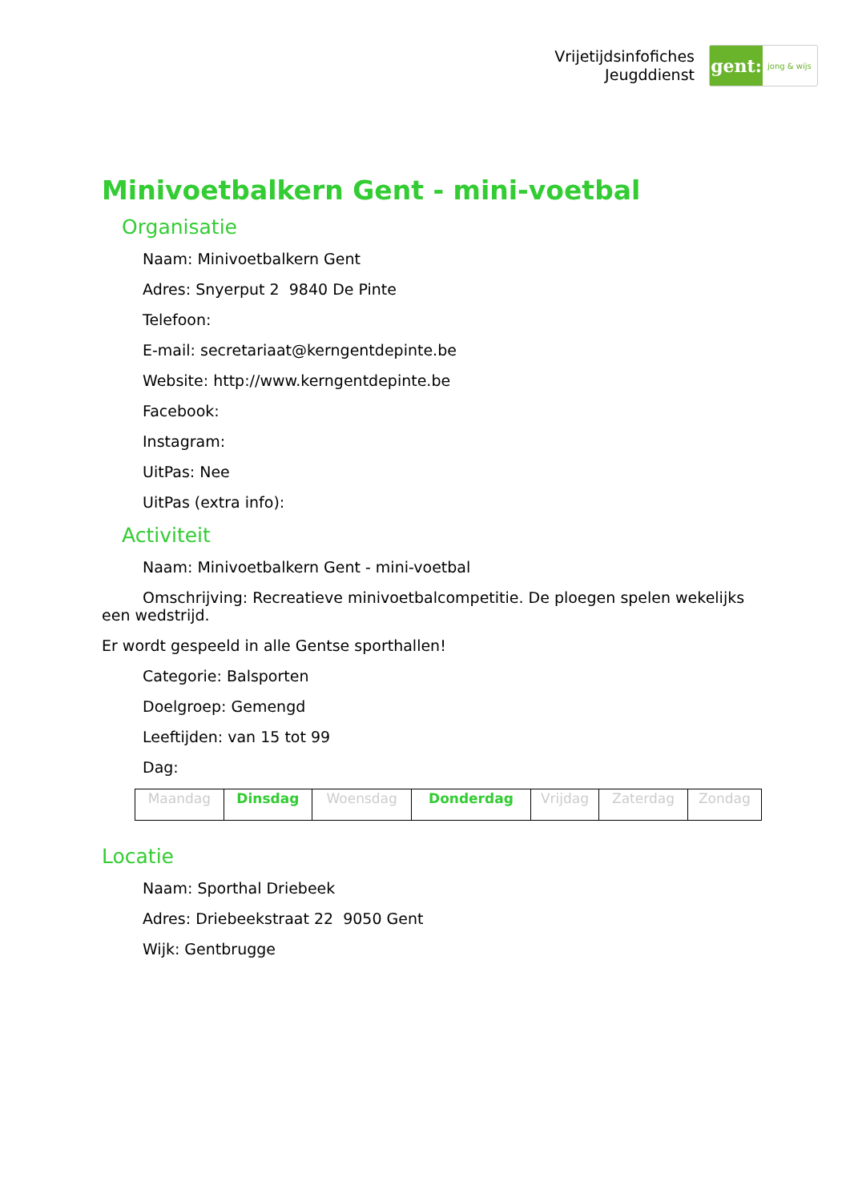Vrijetijdsinfofiches
Jeugddienst
gent:
jong & wijs
Minivoetbalkern Gent - mini-voetbal
Organisatie
Naam: Minivoetbalkern Gent
Adres: Snyerput 2 9840 De Pinte
Telefoon:
E-mail: secretariaat@kerngentdepinte.be
Website: http://www.kerngentdepinte.be
Facebook:
Instagram:
UitPas: Nee
UitPas (extra info):
Activiteit
Naam: Minivoetbalkern Gent - mini-voetbal
Omschrijving: Recreatieve minivoetbalcompetitie. De ploegen spelen wekelijks een wedstrijd.
Er wordt gespeeld in alle Gentse sporthallen!
Categorie: Balsporten
Doelgroep: Gemengd
Leeftijden: van 15 tot 99
Dag:
| Maandag | Dinsdag | Woensdag | Donderdag | Vrijdag | Zaterdag | Zondag |
Locatie
Naam: Sporthal Driebeek
Adres: Driebeekstraat 22 9050 Gent
Wijk: Gentbrugge